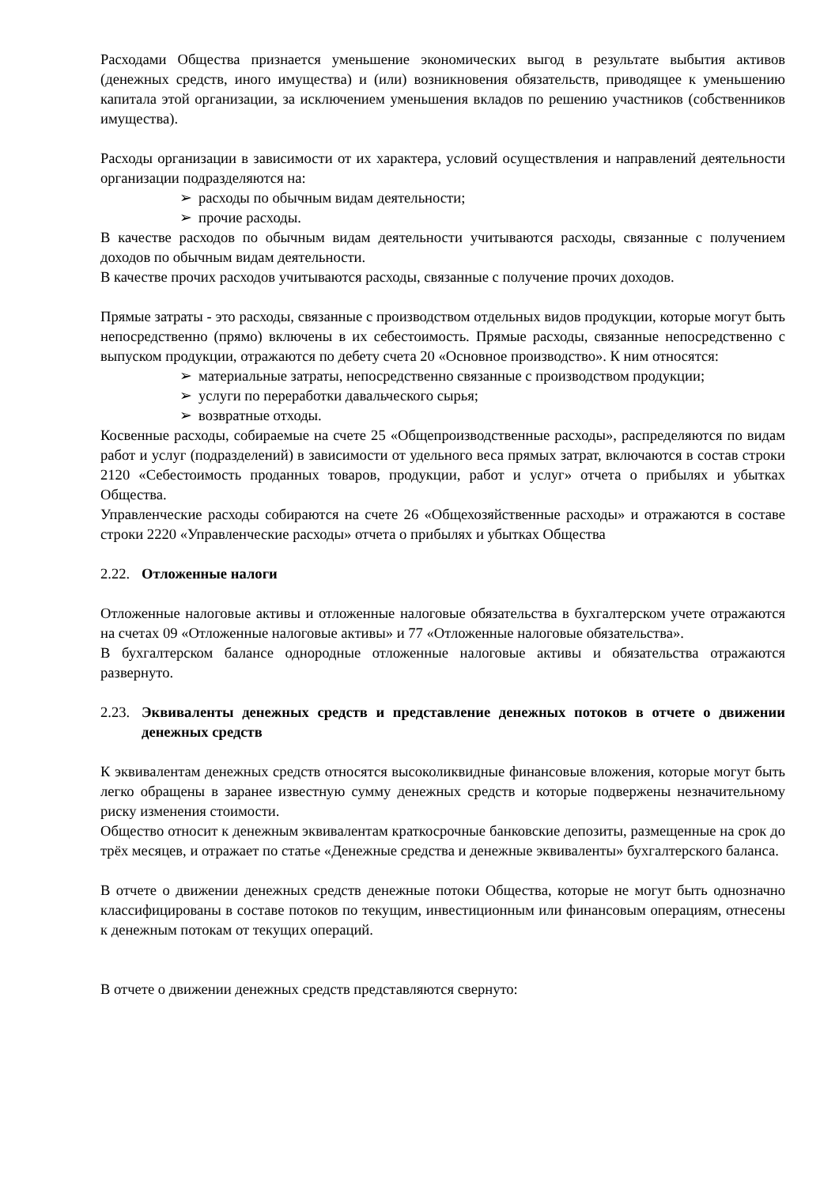Расходами Общества признается уменьшение экономических выгод в результате выбытия активов (денежных средств, иного имущества) и (или) возникновения обязательств, приводящее к уменьшению капитала этой организации, за исключением уменьшения вкладов по решению участников (собственников имущества).
Расходы организации в зависимости от их характера, условий осуществления и направлений деятельности организации подразделяются на:
➢ расходы по обычным видам деятельности;
➢ прочие расходы.
В качестве расходов по обычным видам деятельности учитываются расходы, связанные с получением доходов по обычным видам деятельности.
В качестве прочих расходов учитываются расходы, связанные с получение прочих доходов.
Прямые затраты - это расходы, связанные с производством отдельных видов продукции, которые могут быть непосредственно (прямо) включены в их себестоимость. Прямые расходы, связанные непосредственно с выпуском продукции, отражаются по дебету счета 20 «Основное производство». К ним относятся:
➢ материальные затраты, непосредственно связанные с производством продукции;
➢ услуги по переработки давальческого сырья;
➢ возвратные отходы.
Косвенные расходы, собираемые на счете 25 «Общепроизводственные расходы», распределяются по видам работ и услуг (подразделений) в зависимости от удельного веса прямых затрат, включаются в состав строки 2120 «Себестоимость проданных товаров, продукции, работ и услуг» отчета о прибылях и убытках Общества.
Управленческие расходы собираются на счете 26 «Общехозяйственные расходы» и отражаются в составе строки 2220 «Управленческие расходы» отчета о прибылях и убытках Общества
2.22. Отложенные налоги
Отложенные налоговые активы и отложенные налоговые обязательства в бухгалтерском учете отражаются на счетах 09 «Отложенные налоговые активы» и 77 «Отложенные налоговые обязательства».
В бухгалтерском балансе однородные отложенные налоговые активы и обязательства отражаются развернуто.
2.23. Эквиваленты денежных средств и представление денежных потоков в отчете о движении денежных средств
К эквивалентам денежных средств относятся высоколиквидные финансовые вложения, которые могут быть легко обращены в заранее известную сумму денежных средств и которые подвержены незначительному риску изменения стоимости.
Общество относит к денежным эквивалентам краткосрочные банковские депозиты, размещенные на срок до трёх месяцев, и отражает по статье «Денежные средства и денежные эквиваленты» бухгалтерского баланса.
В отчете о движении денежных средств денежные потоки Общества, которые не могут быть однозначно классифицированы в составе потоков по текущим, инвестиционным или финансовым операциям, отнесены к денежным потокам от текущих операций.
В отчете о движении денежных средств представляются свернуто: